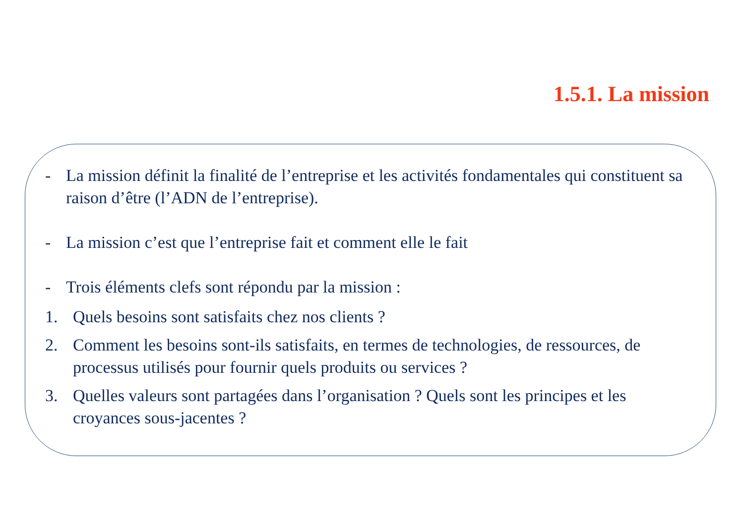1.5.1. La mission
- La mission définit la finalité de l’entreprise et les activités fondamentales qui constituent sa raison d’être (l’ADN de l’entreprise).
- La mission c’est que l’entreprise fait et comment elle le fait
- Trois éléments clefs sont répondu par la mission :
1. Quels besoins sont satisfaits chez nos clients ?
2. Comment les besoins sont-ils satisfaits, en termes de technologies, de ressources, de processus utilisés pour fournir quels produits ou services ?
3. Quelles valeurs sont partagées dans l’organisation ? Quels sont les principes et les croyances sous-jacentes ?